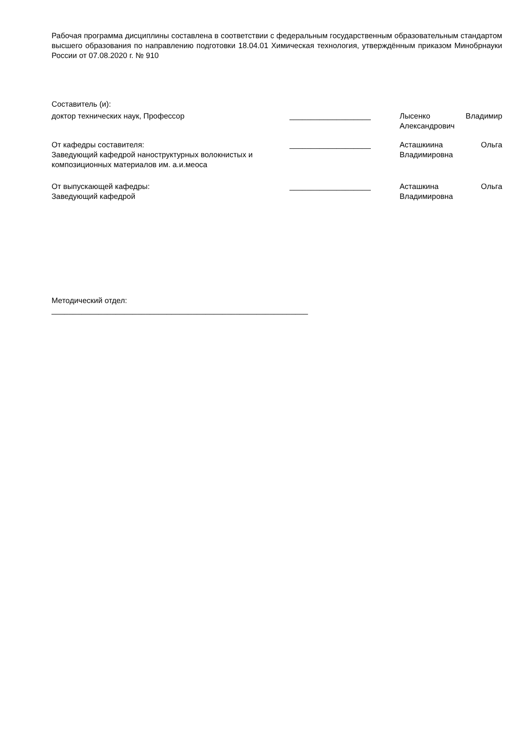Рабочая программа дисциплины составлена в соответствии с федеральным государственным образовательным стандартом высшего образования по направлению подготовки 18.04.01 Химическая технология, утверждённым приказом Минобрнауки России от 07.08.2020 г. № 910
Составитель (и):
| доктор технических наук, Профессор | ___________________ | Лысенко Владимир Александрович |
| От кафедры составителя: Заведующий кафедрой наноструктурных волокнистых и композиционных материалов им. а.и.меоса | ___________________ | Асташкиина Ольга Владимировна |
| От выпускающей кафедры: Заведующий кафедрой | ___________________ | Асташкина Ольга Владимировна |
Методический отдел:
____________________________________________________________